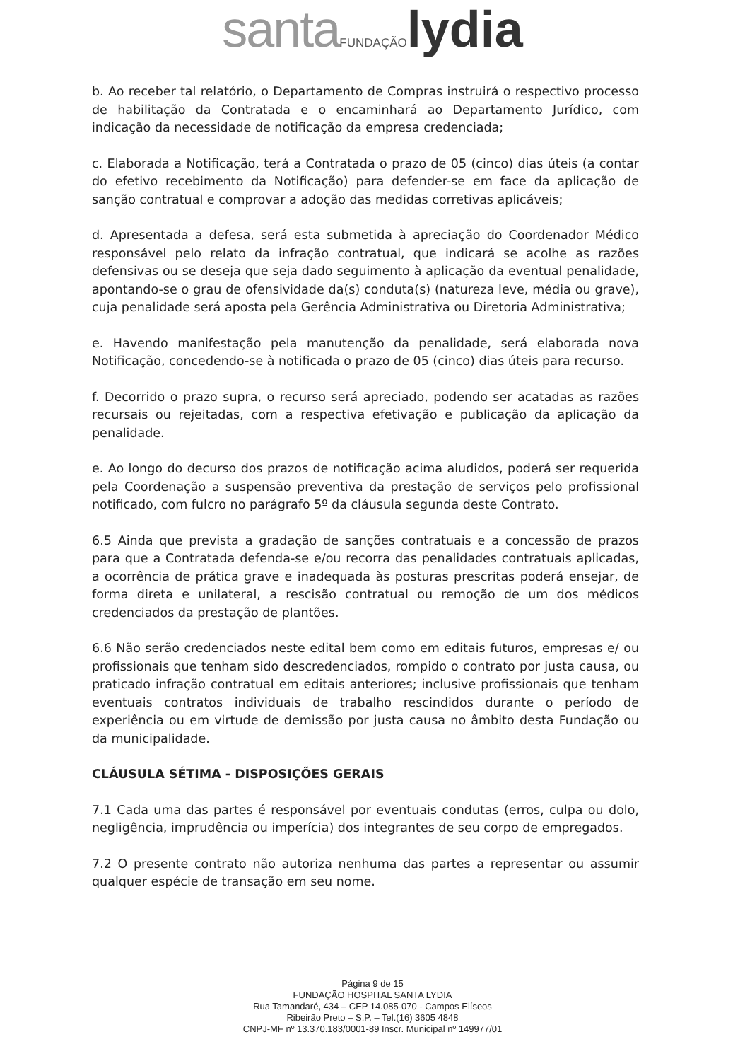santa FUNDAÇÃO lydia
b. Ao receber tal relatório, o Departamento de Compras instruirá o respectivo processo de habilitação da Contratada e o encaminhará ao Departamento Jurídico, com indicação da necessidade de notificação da empresa credenciada;
c. Elaborada a Notificação, terá a Contratada o prazo de 05 (cinco) dias úteis (a contar do efetivo recebimento da Notificação) para defender-se em face da aplicação de sanção contratual e comprovar a adoção das medidas corretivas aplicáveis;
d. Apresentada a defesa, será esta submetida à apreciação do Coordenador Médico responsável pelo relato da infração contratual, que indicará se acolhe as razões defensivas ou se deseja que seja dado seguimento à aplicação da eventual penalidade, apontando-se o grau de ofensividade da(s) conduta(s) (natureza leve, média ou grave), cuja penalidade será aposta pela Gerência Administrativa ou Diretoria Administrativa;
e. Havendo manifestação pela manutenção da penalidade, será elaborada nova Notificação, concedendo-se à notificada o prazo de 05 (cinco) dias úteis para recurso.
f. Decorrido o prazo supra, o recurso será apreciado, podendo ser acatadas as razões recursais ou rejeitadas, com a respectiva efetivação e publicação da aplicação da penalidade.
e. Ao longo do decurso dos prazos de notificação acima aludidos, poderá ser requerida pela Coordenação a suspensão preventiva da prestação de serviços pelo profissional notificado, com fulcro no parágrafo 5º da cláusula segunda deste Contrato.
6.5 Ainda que prevista a gradação de sanções contratuais e a concessão de prazos para que a Contratada defenda-se e/ou recorra das penalidades contratuais aplicadas, a ocorrência de prática grave e inadequada às posturas prescritas poderá ensejar, de forma direta e unilateral, a rescisão contratual ou remoção de um dos médicos credenciados da prestação de plantões.
6.6 Não serão credenciados neste edital bem como em editais futuros, empresas e/ ou profissionais que tenham sido descredenciados, rompido o contrato por justa causa, ou praticado infração contratual em editais anteriores; inclusive profissionais que tenham eventuais contratos individuais de trabalho rescindidos durante o período de experiência ou em virtude de demissão por justa causa no âmbito desta Fundação ou da municipalidade.
CLÁUSULA SÉTIMA - DISPOSIÇÕES GERAIS
7.1 Cada uma das partes é responsável por eventuais condutas (erros, culpa ou dolo, negligência, imprudência ou imperícia) dos integrantes de seu corpo de empregados.
7.2 O presente contrato não autoriza nenhuma das partes a representar ou assumir qualquer espécie de transação em seu nome.
Página 9 de 15
FUNDAÇÃO HOSPITAL SANTA LYDIA
Rua Tamandaré, 434 – CEP 14.085-070 - Campos Elíseos
Ribeirão Preto – S.P. – Tel.(16) 3605 4848
CNPJ-MF nº 13.370.183/0001-89 Inscr. Municipal nº 149977/01